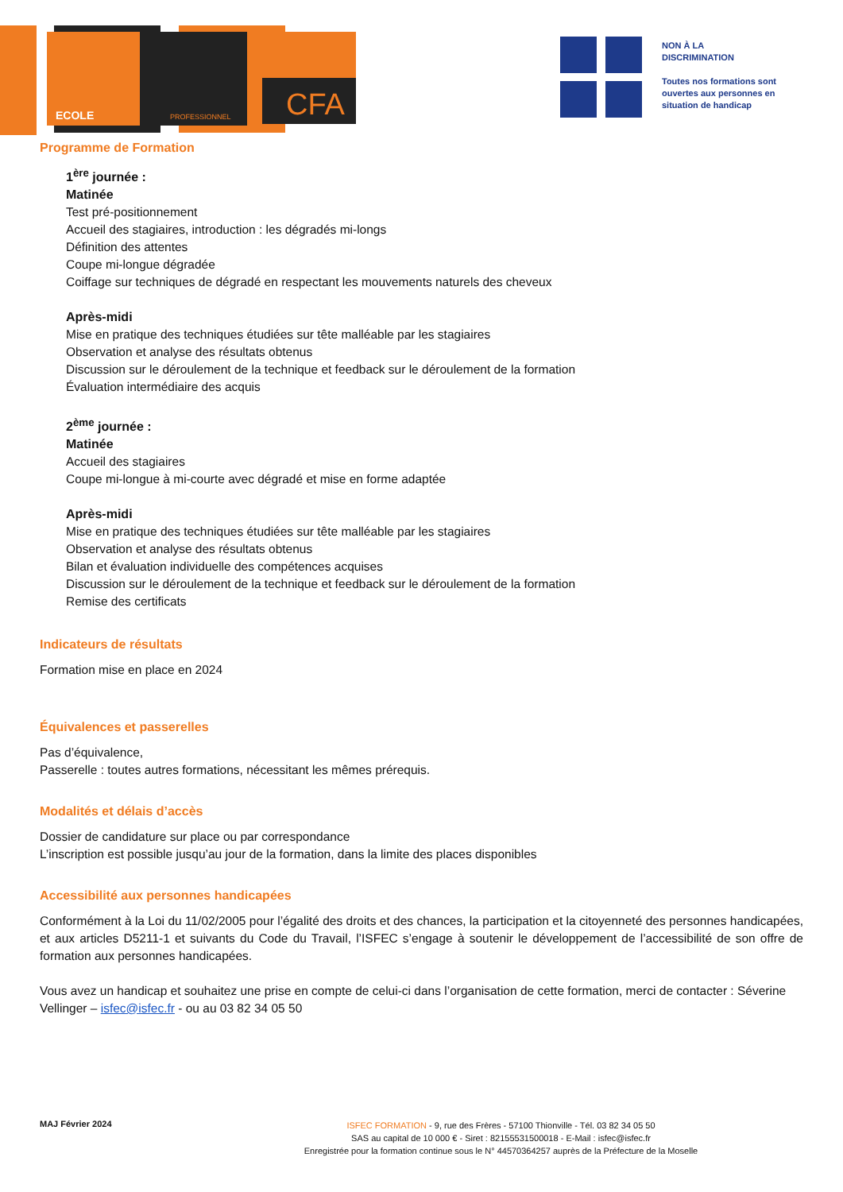CFA
ECOLE
PROFESSIONNEL
NON À LA
DISCRIMINATION
Toutes nos formations sont
ouvertes aux personnes en
situation de handicap
Programme de Formation
1<sup>ère</sup> journée :
Matinée
Test pré-positionnement
Accueil des stagiaires, introduction : les dégradés mi-longs
Définition des attentes
Coupe mi-longue dégradée
Coiffage sur techniques de dégradé en respectant les mouvements naturels des cheveux
Après-midi
Mise en pratique des techniques étudiées sur tête malléable par les stagiaires
Observation et analyse des résultats obtenus
Discussion sur le déroulement de la technique et feedback sur le déroulement de la formation
Évaluation intermédiaire des acquis
2<sup>ème</sup> journée :
Matinée
Accueil des stagiaires
Coupe mi-longue à mi-courte avec dégradé et mise en forme adaptée
Après-midi
Mise en pratique des techniques étudiées sur tête malléable par les stagiaires
Observation et analyse des résultats obtenus
Bilan et évaluation individuelle des compétences acquises
Discussion sur le déroulement de la technique et feedback sur le déroulement de la formation
Remise des certificats
Indicateurs de résultats
Formation mise en place en 2024
Équivalences et passerelles
Pas d’équivalence,
Passerelle : toutes autres formations, nécessitant les mêmes prérequis.
Modalités et délais d’accès
Dossier de candidature sur place ou par correspondance
L’inscription est possible jusqu’au jour de la formation, dans la limite des places disponibles
Accessibilité aux personnes handicapées
Conformément à la Loi du 11/02/2005 pour l’égalité des droits et des chances, la participation et la citoyenneté des personnes handicapées, et aux articles D5211-1 et suivants du Code du Travail, l’ISFEC s’engage à soutenir le développement de l’accessibilité de son offre de formation aux personnes handicapées.
Vous avez un handicap et souhaitez une prise en compte de celui-ci dans l’organisation de cette formation, merci de contacter : Séverine Vellinger – isfec@isfec.fr - ou au 03 82 34 05 50
MAJ Février 2024
ISFEC FORMATION - 9, rue des Frères - 57100 Thionville - Tél. 03 82 34 05 50
SAS au capital de 10 000 € - Siret : 82155531500018 - E-Mail : isfec@isfec.fr
Enregistrée pour la formation continue sous le N° 44570364257 auprès de la Préfecture de la Moselle